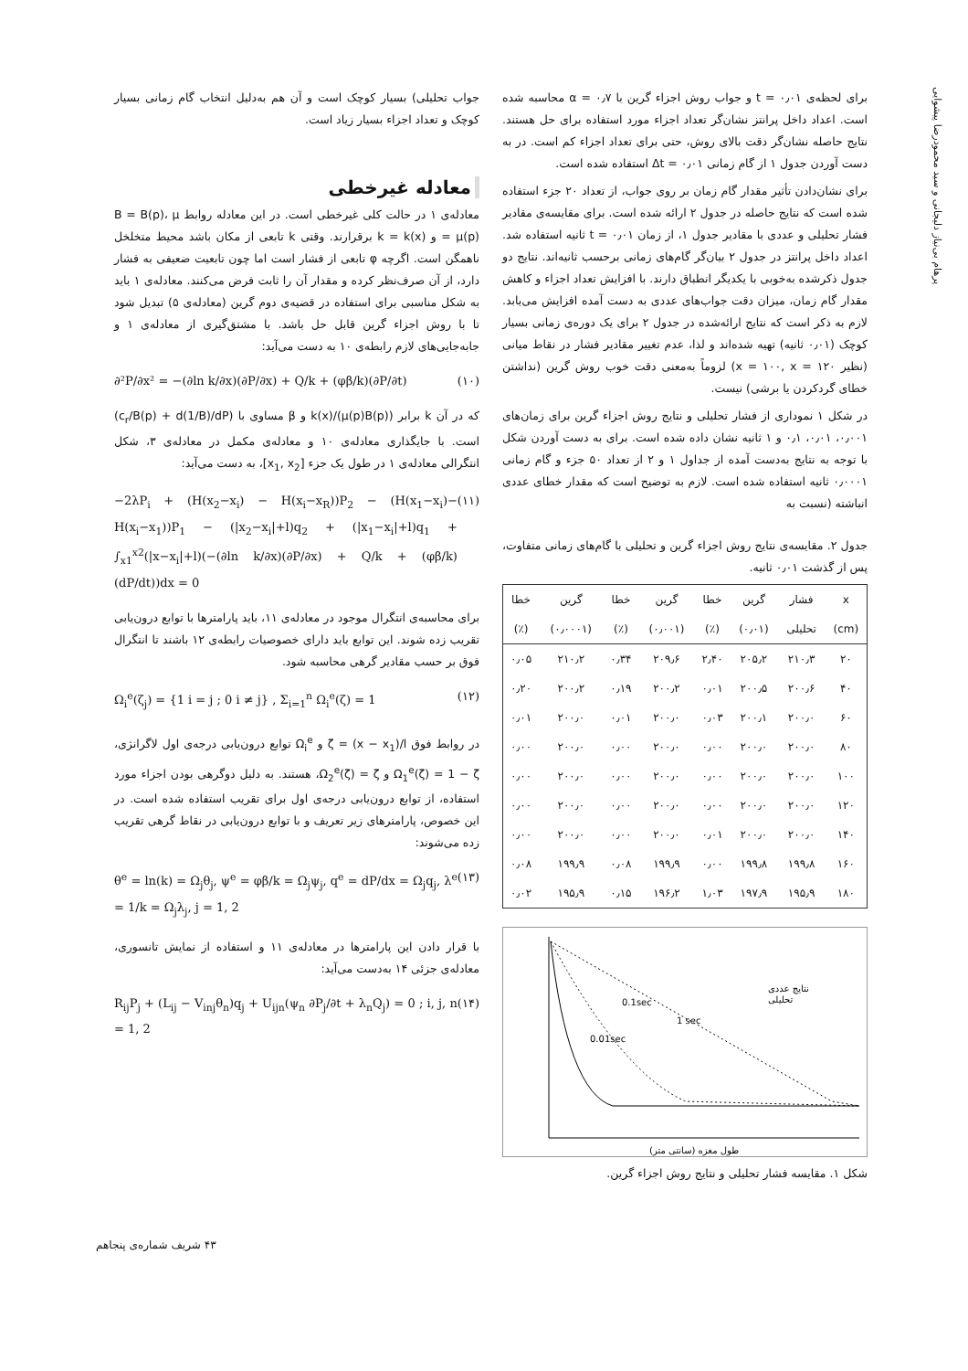پرهام بی‌نیاز دلیجانی و سید محمودرضا پیشوایی
برای لحظه‌ی ۰٫۰۱ = t و جواب روش اجزاء گرین با ۰٫۷ = α محاسبه شده است. اعداد داخل پرانتز نشان‌گر تعداد اجزاء مورد استفاده برای حل هستند. نتایج حاصله نشان‌گر دقت بالای روش، حتی برای تعداد اجزاء کم است. در به دست آوردن جدول ۱ از گام زمانی ۰٫۰۱ = Δt استفاده شده است.
برای نشان‌دادن تأثیر مقدار گام زمان بر روی جواب، از تعداد ۲۰ جزء استفاده شده است که نتایج حاصله در جدول ۲ ارائه شده است. برای مقایسه‌ی مقادیر فشار تحلیلی و عددی با مقادیر جدول ۱، از زمان ۰٫۰۱ = t ثانیه استفاده شد. اعداد داخل پرانتز در جدول ۲ بیان‌گر گام‌های زمانی برحسب ثانیه‌اند. نتایج دو جدول ذکرشده به‌خوبی با یکدیگر انطباق دارند. با افزایش تعداد اجزاء و کاهش مقدار گام زمان، میزان دقت جواب‌های عددی به دست آمده افزایش می‌یابد. لازم به ذکر است که نتایج ارائه‌شده در جدول ۲ برای یک دوره‌ی زمانی بسیار کوچک (۰٫۰۱ ثانیه) تهیه شده‌اند و لذا، عدم تغییر مقادیر فشار در نقاط میانی (نظیر x = ۱۰۰, x = ۱۲۰) لزوماً به‌معنی دقت خوب روش گرین (نداشتن خطای گردکردن یا برشی) نیست.
در شکل ۱ نموداری از فشار تحلیلی و نتایج روش اجزاء گرین برای زمان‌های ۰٫۰۰۱، ۰٫۰۱، ۰٫۱ و ۱ ثانیه نشان داده شده است. برای به دست آوردن شکل با توجه به نتایج به‌دست آمده از جداول ۱ و ۲ از تعداد ۵۰ جزء و گام زمانی ۰٫۰۰۰۱ ثانیه استفاده شده است. لازم به توضیح است که مقدار خطای عددی انباشته (نسبت به
جدول ۲. مقایسه‌ی نتایج روش اجزاء گرین و تحلیلی با گام‌های زمانی متفاوت، پس از گذشت ۰٫۰۱ ثانیه.
| x | فشار | گرین | خطا | گرین | خطا | گرین | خطا |
| --- | --- | --- | --- | --- | --- | --- | --- |
| (cm) | تحلیلی | (۰٫۰۱) | (٪) | (۰٫۰۰۱) | (٪) | (۰٫۰۰۰۱) | (٪) |
| ۲۰ | ۲۱۰٫۳ | ۲۰۵٫۲ | ۲٫۴۰ | ۲۰۹٫۶ | ۰٫۳۴ | ۲۱۰٫۲ | ۰٫۰۵ |
| ۴۰ | ۲۰۰٫۶ | ۲۰۰٫۵ | ۰٫۰۱ | ۲۰۰٫۲ | ۰٫۱۹ | ۲۰۰٫۲ | ۰٫۲۰ |
| ۶۰ | ۲۰۰٫۰ | ۲۰۰٫۱ | ۰٫۰۳ | ۲۰۰٫۰ | ۰٫۰۱ | ۲۰۰٫۰ | ۰٫۰۱ |
| ۸۰ | ۲۰۰٫۰ | ۲۰۰٫۰ | ۰٫۰۰ | ۲۰۰٫۰ | ۰٫۰۰ | ۲۰۰٫۰ | ۰٫۰۰ |
| ۱۰۰ | ۲۰۰٫۰ | ۲۰۰٫۰ | ۰٫۰۰ | ۲۰۰٫۰ | ۰٫۰۰ | ۲۰۰٫۰ | ۰٫۰۰ |
| ۱۲۰ | ۲۰۰٫۰ | ۲۰۰٫۰ | ۰٫۰۰ | ۲۰۰٫۰ | ۰٫۰۰ | ۲۰۰٫۰ | ۰٫۰۰ |
| ۱۴۰ | ۲۰۰٫۰ | ۲۰۰٫۰ | ۰٫۰۱ | ۲۰۰٫۰ | ۰٫۰۰ | ۲۰۰٫۰ | ۰٫۰۰ |
| ۱۶۰ | ۱۹۹٫۸ | ۱۹۹٫۸ | ۰٫۰۰ | ۱۹۹٫۹ | ۰٫۰۸ | ۱۹۹٫۹ | ۰٫۰۸ |
| ۱۸۰ | ۱۹۵٫۹ | ۱۹۷٫۹ | ۱٫۰۳ | ۱۹۶٫۲ | ۰٫۱۵ | ۱۹۵٫۹ | ۰٫۰۲ |
0.1sec
1 sec
0.01sec
نتایج عددی
تحلیلی
طول مغزه (سانتی متر)
شکل ۱. مقایسه فشار تحلیلی و نتایج روش اجزاء گرین.
جواب تحلیلی) بسیار کوچک است و آن هم به‌دلیل انتخاب گام زمانی بسیار کوچک و تعداد اجزاء بسیار زیاد است.
معادله غیرخطی
معادله‌ی ۱ در حالت کلی غیرخطی است. در این معادله روابط B = B(p)، μ = μ(p) و k = k(x) برقرارند. وقتی k تابعی از مکان باشد محیط متخلخل ناهمگن است. اگرچه φ تابعی از فشار است اما چون تابعیت ضعیفی به فشار دارد، از آن صرف‌نظر کرده و مقدار آن را ثابت فرض می‌کنند. معادله‌ی ۱ باید به شکل مناسبی برای استفاده در قضیه‌ی دوم گرین (معادله‌ی ۵) تبدیل شود تا با روش اجزاء گرین قابل حل باشد. با مشتق‌گیری از معادله‌ی ۱ و جابه‌جایی‌های لازم رابطه‌ی ۱۰ به دست می‌آید:
∂²P/∂x² = −(∂ln k/∂x)(∂P/∂x) + Q/k + (φβ/k)(∂P/∂t) (۱۰)
که در آن k برابر k(x)/(μ(p)B(p)) و β مساوی با (c<sub>r</sub>/B(p) + d(1/B)/dP) است. با جایگذاری معادله‌ی ۱۰ و معادله‌ی مکمل در معادله‌ی ۳، شکل انتگرالی معادله‌ی ۱ در طول یک جزء [x<sub>1</sub>, x<sub>2</sub>]، به دست می‌آید:
−2λP<sub>i</sub> + (H(x<sub>2</sub>−x<sub>i</sub>) − H(x<sub>i</sub>−x<sub>R</sub>))P<sub>2</sub> − (H(x<sub>1</sub>−x<sub>i</sub>)− H(x<sub>i</sub>−x<sub>1</sub>))P<sub>1</sub> − (|x<sub>2</sub>−x<sub>i</sub>|+l)q<sub>2</sub> + (|x<sub>1</sub>−x<sub>i</sub>|+l)q<sub>1</sub> + ∫<sub>x1</sub><sup>x2</sup>(|x−x<sub>i</sub>|+l)(−(∂ln k/∂x)(∂P/∂x) + Q/k + (φβ/k)(dP/dt))dx = 0 (۱۱)
برای محاسبه‌ی انتگرال موجود در معادله‌ی ۱۱، باید پارامترها با توابع درون‌یابی تقریب زده شوند. این توابع باید دارای خصوصیات رابطه‌ی ۱۲ باشند تا انتگرال فوق بر حسب مقادیر گرهی محاسبه شود.
Ω<sub>i</sub><sup>e</sup>(ζ<sub>j</sub>) = {1 i = j ; 0 i ≠ j} , Σ<sub>i=1</sub><sup>n</sup> Ω<sub>i</sub><sup>e</sup>(ζ) = 1 (۱۲)
در روابط فوق ζ = (x − x<sub>1</sub>)/l و Ω<sub>i</sub><sup>e</sup> توابع درون‌یابی درجه‌ی اول لاگرانژی، Ω<sub>1</sub><sup>e</sup>(ζ) = 1 − ζ و Ω<sub>2</sub><sup>e</sup>(ζ) = ζ، هستند. به دلیل دوگرهی بودن اجزاء مورد استفاده، از توابع درون‌یابی درجه‌ی اول برای تقریب استفاده شده است. در این خصوص، پارامترهای زیر تعریف و با توابع درون‌یابی در نقاط گرهی تقریب زده می‌شوند:
θ<sup>e</sup> = ln(k) = Ω<sub>j</sub>θ<sub>j</sub>, ψ<sup>e</sup> = φβ/k = Ω<sub>j</sub>ψ<sub>j</sub>, q<sup>e</sup> = dP/dx = Ω<sub>j</sub>q<sub>j</sub>, λ<sup>e</sup> = 1/k = Ω<sub>j</sub>λ<sub>j</sub>, j = 1, 2 (۱۳)
با قرار دادن این پارامترها در معادله‌ی ۱۱ و استفاده از نمایش تانسوری، معادله‌ی جزئی ۱۴ به‌دست می‌آید:
R<sub>ij</sub>P<sub>j</sub> + (L<sub>ij</sub> − V<sub>inj</sub>θ<sub>n</sub>)q<sub>j</sub> + U<sub>ijn</sub>(ψ<sub>n</sub> ∂P<sub>j</sub>/∂t + λ<sub>n</sub>Q<sub>j</sub>) = 0 ; i, j, n = 1, 2 (۱۴)
۴۳ شریف شماره‌ی پنجاهم